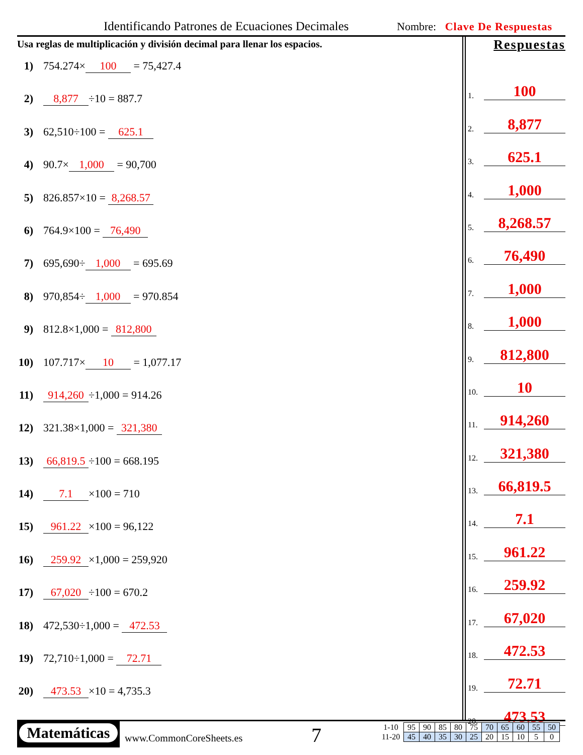Identificando Patrones de Ecuaciones Decimales
Nombre: Clave De Respuestas
Usa reglas de multiplicación y división decimal para llenar los espacios.
1) 754.274× 100 = 75,427.4
2) 8,877 ÷10 = 887.7
3) 62,510÷100 = 625.1
4) 90.7× 1,000 = 90,700
5) 826.857×10 = 8,268.57
6) 764.9×100 = 76,490
7) 695,690÷ 1,000 = 695.69
8) 970,854÷ 1,000 = 970.854
9) 812.8×1,000 = 812,800
10) 107.717× 10 = 1,077.17
11) 914,260 ÷1,000 = 914.26
12) 321.38×1,000 = 321,380
13) 66,819.5 ÷100 = 668.195
14) 7.1 ×100 = 710
15) 961.22 ×100 = 96,122
16) 259.92 ×1,000 = 259,920
17) 67,020 ÷100 = 670.2
18) 472,530÷1,000 = 472.53
19) 72,710÷1,000 = 72.71
20) 473.53 ×10 = 4,735.3
Respuestas
1.
100
2.
8,877
3.
625.1
4.
1,000
5.
8,268.57
6.
76,490
7.
1,000
8.
1,000
9.
812,800
10.
10
11.
914,260
12.
321,380
13.
66,819.5
14.
7.1
15.
961.22
16.
259.92
17.
67,020
18.
472.53
19.
72.71
20.
473.53
Matemáticas
www.CommonCoreSheets.es 7
| 1-10 | 95 | 90 | 85 | 80 | 75 | 70 | 65 | 60 | 55 | 50 |
| 11-20 | 45 | 40 | 35 | 30 | 25 | 20 | 15 | 10 | 5 | 0 |